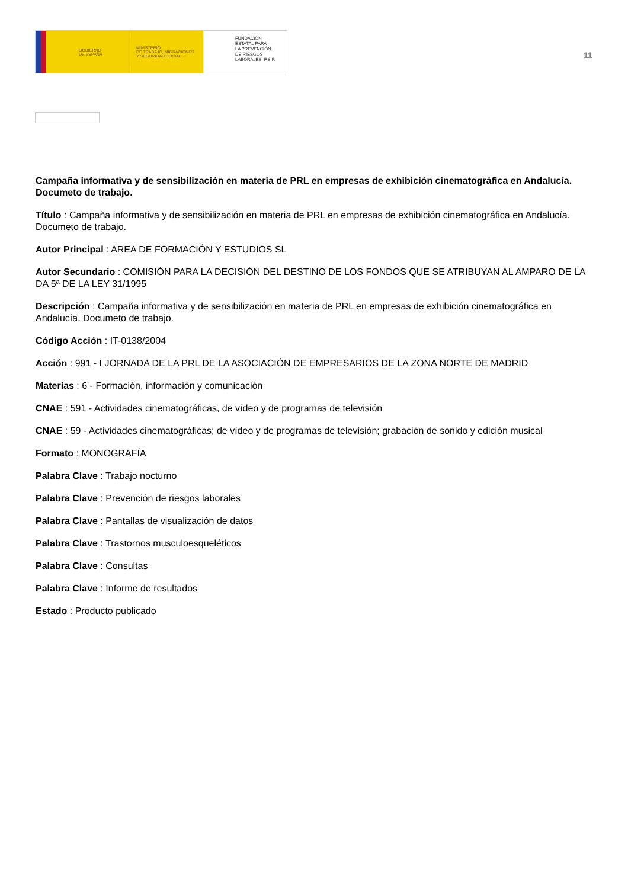GOBIERNO
DE ESPAÑA
MINISTERIO
DE TRABAJO, MIGRACIONES
Y SEGURIDAD SOCIAL
FUNDACIÓN
ESTATAL PARA
LA PREVENCIÓN
DE RIESGOS
LABORALES, F.S.P.
11
Campaña informativa y de sensibilización en materia de PRL en empresas de exhibición cinematográfica en Andalucía. Documeto de trabajo.
Título : Campaña informativa y de sensibilización en materia de PRL en empresas de exhibición cinematográfica en Andalucía. Documeto de trabajo.
Autor Principal : AREA DE FORMACIÓN Y ESTUDIOS SL
Autor Secundario : COMISIÓN PARA LA DECISIÓN DEL DESTINO DE LOS FONDOS QUE SE ATRIBUYAN AL AMPARO DE LA DA 5ª DE LA LEY 31/1995
Descripción : Campaña informativa y de sensibilización en materia de PRL en empresas de exhibición cinematográfica en Andalucía. Documeto de trabajo.
Código Acción : IT-0138/2004
Acción : 991 - I JORNADA DE LA PRL DE LA ASOCIACIÓN DE EMPRESARIOS DE LA ZONA NORTE DE MADRID
Materias : 6 - Formación, información y comunicación
CNAE : 591 - Actividades cinematográficas, de vídeo y de programas de televisión
CNAE : 59 - Actividades cinematográficas; de vídeo y de programas de televisión; grabación de sonido y edición musical
Formato : MONOGRAFÍA
Palabra Clave : Trabajo nocturno
Palabra Clave : Prevención de riesgos laborales
Palabra Clave : Pantallas de visualización de datos
Palabra Clave : Trastornos musculoesqueléticos
Palabra Clave : Consultas
Palabra Clave : Informe de resultados
Estado : Producto publicado